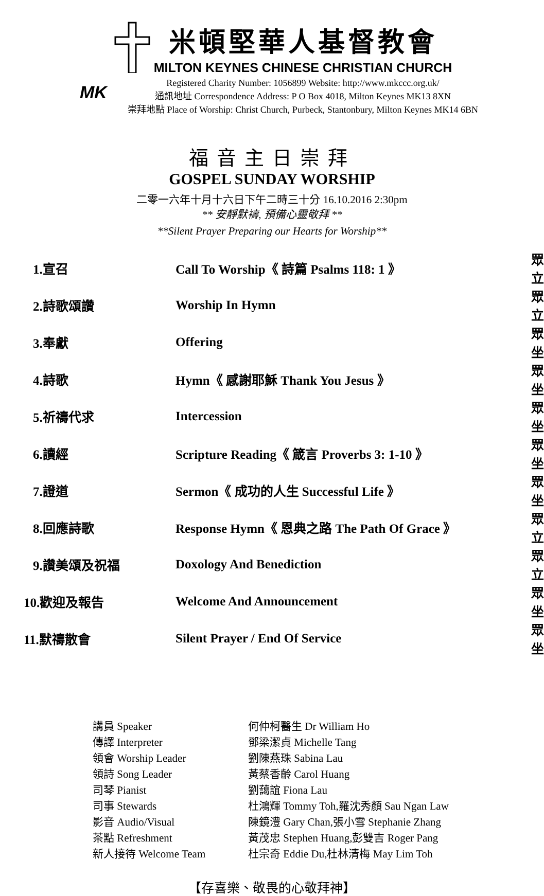MK
米頓堅華人基督教會
MILTON KEYNES CHINESE CHRISTIAN CHURCH
Registered Charity Number: 1056899 Website: http://www.mkccc.org.uk/
通訊地址 Correspondence Address: P O Box 4018, Milton Keynes MK13 8XN
崇拜地點 Place of Worship: Christ Church, Purbeck, Stantonbury, Milton Keynes MK14 6BN
福音主日崇拜
GOSPEL SUNDAY WORSHIP
二零一六年十月十六日下午二時三十分 16.10.2016 2:30pm
** 安靜默禱, 預備心靈敬拜 **
**Silent Prayer Preparing our Hearts for Worship**
| 1.宣召 | Call To Worship《 詩篇 Psalms 118: 1 》 | 眾立 |
| 2.詩歌頌讚 | Worship In Hymn | 眾立 |
| 3.奉獻 | Offering | 眾坐 |
| 4.詩歌 | Hymn《 感謝耶穌 Thank You Jesus 》 | 眾坐 |
| 5.祈禱代求 | Intercession | 眾坐 |
| 6.讀經 | Scripture Reading《 箴言 Proverbs 3: 1-10 》 | 眾坐 |
| 7.證道 | Sermon《 成功的人生 Successful Life 》 | 眾坐 |
| 8.回應詩歌 | Response Hymn《 恩典之路 The Path Of Grace 》 | 眾立 |
| 9.讚美頌及祝福 | Doxology And Benediction | 眾立 |
| 10.歡迎及報告 | Welcome And Announcement | 眾坐 |
| 11.默禱散會 | Silent Prayer / End Of Service | 眾坐 |
| 講員 Speaker | 何仲柯醫生 Dr William Ho |
| 傳譯 Interpreter | 鄧梁潔貞 Michelle Tang |
| 領會 Worship Leader | 劉陳燕珠 Sabina Lau |
| 領詩 Song Leader | 黃蔡香齡 Carol Huang |
| 司琴 Pianist | 劉藹誼 Fiona Lau |
| 司事 Stewards | 杜鴻輝 Tommy Toh,羅沈秀顏 Sau Ngan Law |
| 影音 Audio/Visual | 陳鏡澧 Gary Chan,張小雪 Stephanie Zhang |
| 茶點 Refreshment | 黃茂忠 Stephen Huang,彭雙吉 Roger Pang |
| 新人接待 Welcome Team | 杜宗奇 Eddie Du,杜林清梅 May Lim Toh |
【存喜樂、敬畏的心敬拜神】